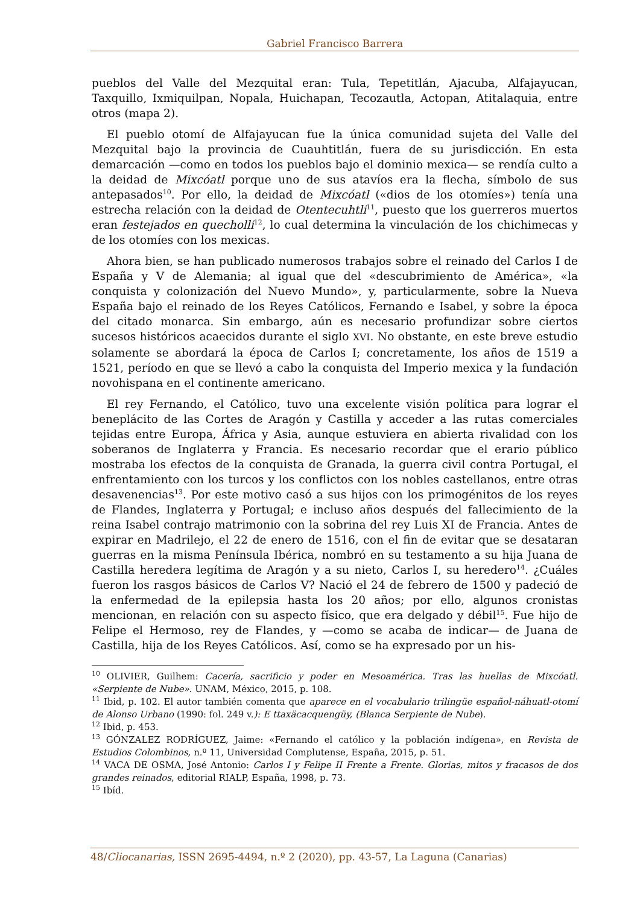Gabriel Francisco Barrera
pueblos del Valle del Mezquital eran: Tula, Tepetitlán, Ajacuba, Alfajayucan, Taxquillo, Ixmiquilpan, Nopala, Huichapan, Tecozautla, Actopan, Atitalaquia, entre otros (mapa 2).
El pueblo otomí de Alfajayucan fue la única comunidad sujeta del Valle del Mezquital bajo la provincia de Cuauhtitlán, fuera de su jurisdicción. En esta demarcación —como en todos los pueblos bajo el dominio mexica— se rendía culto a la deidad de Mixcóatl porque uno de sus atavíos era la flecha, símbolo de sus antepasados<sup>10</sup>. Por ello, la deidad de Mixcóatl («dios de los otomíes») tenía una estrecha relación con la deidad de Otentecuhtli<sup>11</sup>, puesto que los guerreros muertos eran festejados en quecholli<sup>12</sup>, lo cual determina la vinculación de los chichimecas y de los otomíes con los mexicas.
Ahora bien, se han publicado numerosos trabajos sobre el reinado del Carlos I de España y V de Alemania; al igual que del «descubrimiento de América», «la conquista y colonización del Nuevo Mundo», y, particularmente, sobre la Nueva España bajo el reinado de los Reyes Católicos, Fernando e Isabel, y sobre la época del citado monarca. Sin embargo, aún es necesario profundizar sobre ciertos sucesos históricos acaecidos durante el siglo XVI. No obstante, en este breve estudio solamente se abordará la época de Carlos I; concretamente, los años de 1519 a 1521, período en que se llevó a cabo la conquista del Imperio mexica y la fundación novohispana en el continente americano.
El rey Fernando, el Católico, tuvo una excelente visión política para lograr el beneplácito de las Cortes de Aragón y Castilla y acceder a las rutas comerciales tejidas entre Europa, África y Asia, aunque estuviera en abierta rivalidad con los soberanos de Inglaterra y Francia. Es necesario recordar que el erario público mostraba los efectos de la conquista de Granada, la guerra civil contra Portugal, el enfrentamiento con los turcos y los conflictos con los nobles castellanos, entre otras desavenencias<sup>13</sup>. Por este motivo casó a sus hijos con los primogénitos de los reyes de Flandes, Inglaterra y Portugal; e incluso años después del fallecimiento de la reina Isabel contrajo matrimonio con la sobrina del rey Luis XI de Francia. Antes de expirar en Madrilejo, el 22 de enero de 1516, con el fin de evitar que se desataran guerras en la misma Península Ibérica, nombró en su testamento a su hija Juana de Castilla heredera legítima de Aragón y a su nieto, Carlos I, su heredero<sup>14</sup>. ¿Cuáles fueron los rasgos básicos de Carlos V? Nació el 24 de febrero de 1500 y padeció de la enfermedad de la epilepsia hasta los 20 años; por ello, algunos cronistas mencionan, en relación con su aspecto físico, que era delgado y débil<sup>15</sup>. Fue hijo de Felipe el Hermoso, rey de Flandes, y —como se acaba de indicar— de Juana de Castilla, hija de los Reyes Católicos. Así, como se ha expresado por un his-
<sup>10</sup> OLIVIER, Guilhem: Cacería, sacrificio y poder en Mesoamérica. Tras las huellas de Mixcóatl. «Serpiente de Nube». UNAM, México, 2015, p. 108.
<sup>11</sup> Ibid, p. 102. El autor también comenta que aparece en el vocabulario trilingüe español-náhuatl-otomí de Alonso Urbano (1990: fol. 249 v.): E ttaxäcacquengüy, (Blanca Serpiente de Nube).
<sup>12</sup> Ibid, p. 453.
<sup>13</sup> GÓNZALEZ RODRÍGUEZ, Jaime: «Fernando el católico y la población indígena», en Revista de Estudios Colombinos, n.º 11, Universidad Complutense, España, 2015, p. 51.
<sup>14</sup> VACA DE OSMA, José Antonio: Carlos I y Felipe II Frente a Frente. Glorias, mitos y fracasos de dos grandes reinados, editorial RIALP, España, 1998, p. 73.
<sup>15</sup> Ibíd.
48/Cliocanarias, ISSN 2695-4494, n.º 2 (2020), pp. 43-57, La Laguna (Canarias)